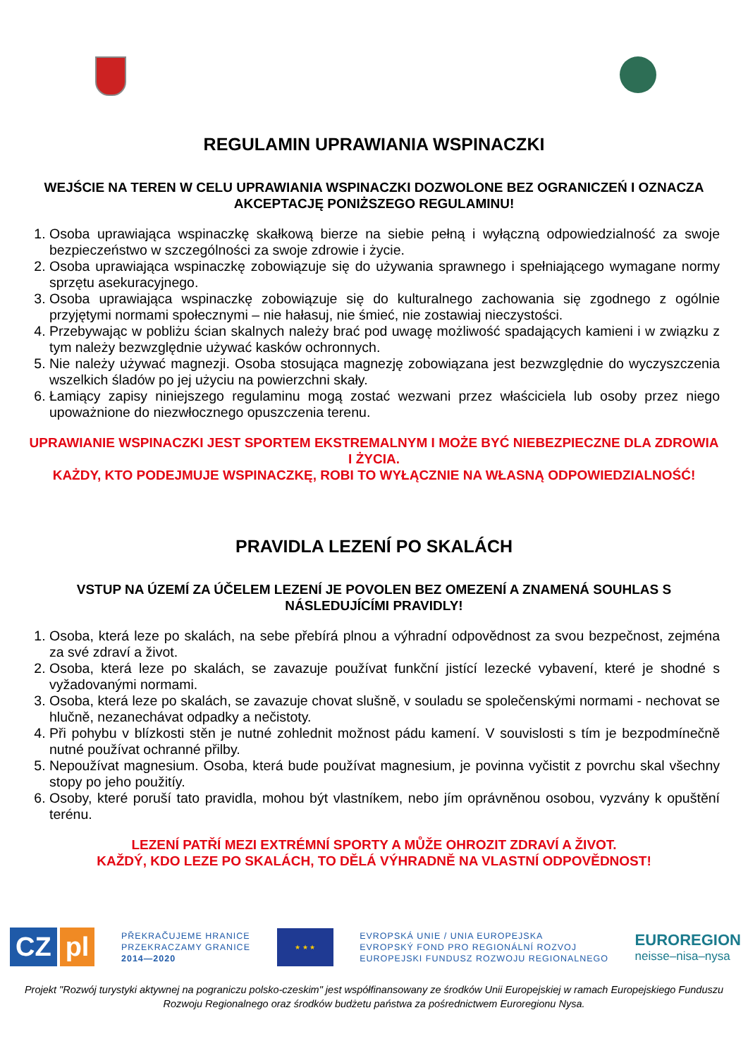REGULAMIN UPRAWIANIA WSPINACZKI
WEJŚCIE NA TEREN W CELU UPRAWIANIA WSPINACZKI DOZWOLONE BEZ OGRANICZEŃ I OZNACZA AKCEPTACJĘ PONIŻSZEGO REGULAMINU!
1. Osoba uprawiająca wspinaczkę skałkową bierze na siebie pełną i wyłączną odpowiedzialność za swoje bezpieczeństwo w szczególności za swoje zdrowie i życie.
2. Osoba uprawiająca wspinaczkę zobowiązuje się do używania sprawnego i spełniającego wymagane normy sprzętu asekuracyjnego.
3. Osoba uprawiająca wspinaczkę zobowiązuje się do kulturalnego zachowania się zgodnego z ogólnie przyjętymi normami społecznymi – nie hałasuj, nie śmieć, nie zostawiaj nieczystości.
4. Przebywając w pobliżu ścian skalnych należy brać pod uwagę możliwość spadających kamieni i w związku z tym należy bezwzględnie używać kasków ochronnych.
5. Nie należy używać magnezji. Osoba stosująca magnezję zobowiązana jest bezwzględnie do wyczyszczenia wszelkich śladów po jej użyciu na powierzchni skały.
6. Łamiący zapisy niniejszego regulaminu mogą zostać wezwani przez właściciela lub osoby przez niego upoważnione do niezwłocznego opuszczenia terenu.
UPRAWIANIE WSPINACZKI JEST SPORTEM EKSTREMALNYM I MOŻE BYĆ NIEBEZPIECZNE DLA ZDROWIA I ŻYCIA.
KAŻDY, KTO PODEJMUJE WSPINACZKĘ, ROBI TO WYŁĄCZNIE NA WŁASNĄ ODPOWIEDZIALNOŚĆ!
PRAVIDLA LEZENÍ PO SKALÁCH
VSTUP NA ÚZEMÍ ZA ÚČELEM LEZENÍ JE POVOLEN BEZ OMEZENÍ A ZNAMENÁ SOUHLAS S NÁSLEDUJÍCÍMI PRAVIDLY!
1. Osoba, která leze po skalách, na sebe přebírá plnou a výhradní odpovědnost za svou bezpečnost, zejména za své zdraví a život.
2. Osoba, která leze po skalách, se zavazuje používat funkční jistící lezecké vybavení, které je shodné s vyžadovanými normami.
3. Osoba, která leze po skalách, se zavazuje chovat slušně, v souladu se společenskými normami - nechovat se hlučně, nezanechávat odpadky a nečistoty.
4. Při pohybu v blízkosti stěn je nutné zohlednit možnost pádu kamení. V souvislosti s tím je bezpodmínečně nutné používat ochranné přilby.
5. Nepoužívat magnesium. Osoba, která bude používat magnesium, je povinna vyčistit z povrchu skal všechny stopy po jeho použitíy.
6. Osoby, které poruší tato pravidla, mohou být vlastníkem, nebo jím oprávněnou osobou, vyzvány k opuštění terénu.
LEZENÍ PATŘÍ MEZI EXTRÉMNÍ SPORTY A MŮŽE OHROZIT ZDRAVÍ A ŽIVOT.
KAŽDÝ, KDO LEZE PO SKALÁCH, TO DĚLÁ VÝHRADNĚ NA VLASTNÍ ODPOVĚDNOST!
CZ pl
PŘEKRAČUJEME HRANICE
PRZEKRACZAMY GRANICE
2014—2020
★ ★ ★
EVROPSKÁ UNIE / UNIA EUROPEJSKA
EVROPSKÝ FOND PRO REGIONÁLNÍ ROZVOJ
EUROPEJSKI FUNDUSZ ROZWOJU REGIONALNEGO
EUROREGION
neisse–nisa–nysa
Projekt "Rozwój turystyki aktywnej na pograniczu polsko-czeskim" jest współfinansowany ze środków Unii Europejskiej w ramach Europejskiego Funduszu Rozwoju Regionalnego oraz środków budżetu państwa za pośrednictwem Euroregionu Nysa.